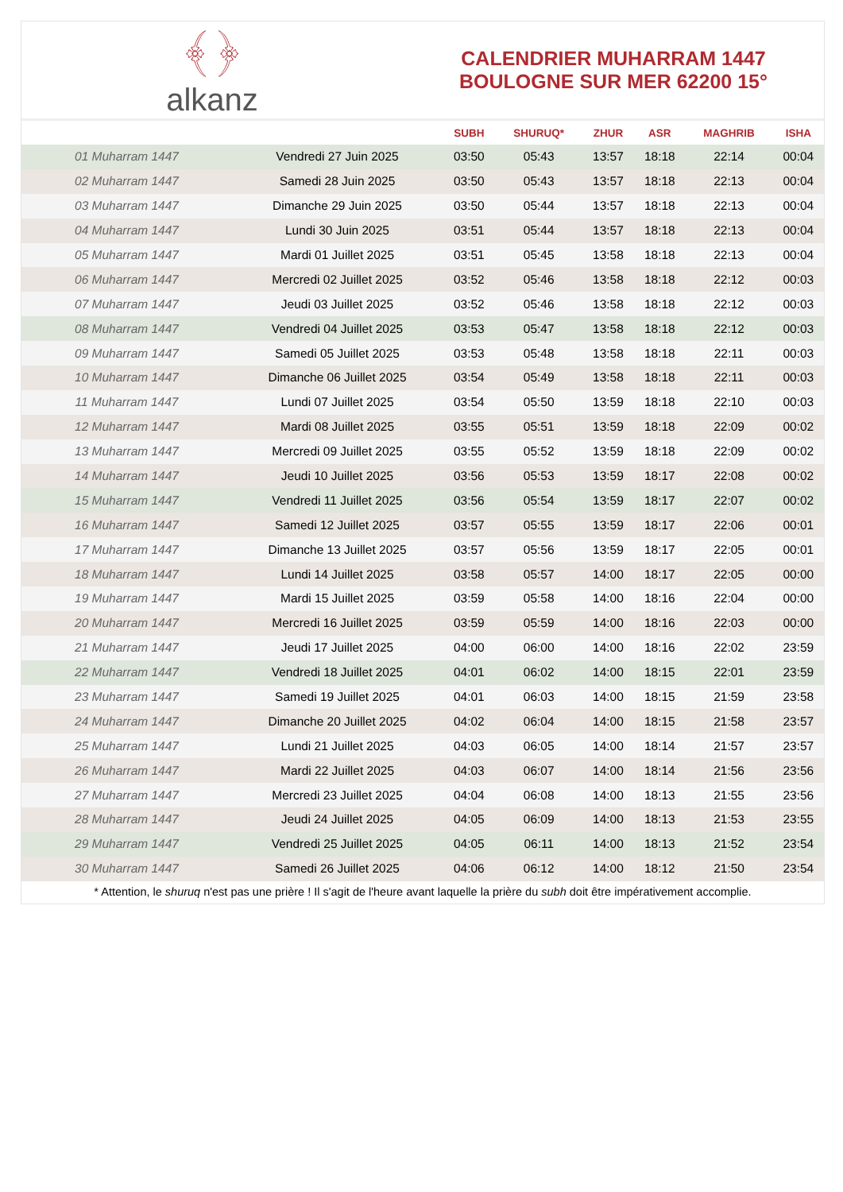﴾﴿
alkanz
CALENDRIER MUHARRAM 1447
BOULOGNE SUR MER 62200 15°
| | | SUBH | SHURUQ* | ZHUR | ASR | MAGHRIB | ISHA |
| --- | --- | --- | --- | --- | --- | --- | --- |
| 01 Muharram 1447 | Vendredi 27 Juin 2025 | 03:50 | 05:43 | 13:57 | 18:18 | 22:14 | 00:04 |
| 02 Muharram 1447 | Samedi 28 Juin 2025 | 03:50 | 05:43 | 13:57 | 18:18 | 22:13 | 00:04 |
| 03 Muharram 1447 | Dimanche 29 Juin 2025 | 03:50 | 05:44 | 13:57 | 18:18 | 22:13 | 00:04 |
| 04 Muharram 1447 | Lundi 30 Juin 2025 | 03:51 | 05:44 | 13:57 | 18:18 | 22:13 | 00:04 |
| 05 Muharram 1447 | Mardi 01 Juillet 2025 | 03:51 | 05:45 | 13:58 | 18:18 | 22:13 | 00:04 |
| 06 Muharram 1447 | Mercredi 02 Juillet 2025 | 03:52 | 05:46 | 13:58 | 18:18 | 22:12 | 00:03 |
| 07 Muharram 1447 | Jeudi 03 Juillet 2025 | 03:52 | 05:46 | 13:58 | 18:18 | 22:12 | 00:03 |
| 08 Muharram 1447 | Vendredi 04 Juillet 2025 | 03:53 | 05:47 | 13:58 | 18:18 | 22:12 | 00:03 |
| 09 Muharram 1447 | Samedi 05 Juillet 2025 | 03:53 | 05:48 | 13:58 | 18:18 | 22:11 | 00:03 |
| 10 Muharram 1447 | Dimanche 06 Juillet 2025 | 03:54 | 05:49 | 13:58 | 18:18 | 22:11 | 00:03 |
| 11 Muharram 1447 | Lundi 07 Juillet 2025 | 03:54 | 05:50 | 13:59 | 18:18 | 22:10 | 00:03 |
| 12 Muharram 1447 | Mardi 08 Juillet 2025 | 03:55 | 05:51 | 13:59 | 18:18 | 22:09 | 00:02 |
| 13 Muharram 1447 | Mercredi 09 Juillet 2025 | 03:55 | 05:52 | 13:59 | 18:18 | 22:09 | 00:02 |
| 14 Muharram 1447 | Jeudi 10 Juillet 2025 | 03:56 | 05:53 | 13:59 | 18:17 | 22:08 | 00:02 |
| 15 Muharram 1447 | Vendredi 11 Juillet 2025 | 03:56 | 05:54 | 13:59 | 18:17 | 22:07 | 00:02 |
| 16 Muharram 1447 | Samedi 12 Juillet 2025 | 03:57 | 05:55 | 13:59 | 18:17 | 22:06 | 00:01 |
| 17 Muharram 1447 | Dimanche 13 Juillet 2025 | 03:57 | 05:56 | 13:59 | 18:17 | 22:05 | 00:01 |
| 18 Muharram 1447 | Lundi 14 Juillet 2025 | 03:58 | 05:57 | 14:00 | 18:17 | 22:05 | 00:00 |
| 19 Muharram 1447 | Mardi 15 Juillet 2025 | 03:59 | 05:58 | 14:00 | 18:16 | 22:04 | 00:00 |
| 20 Muharram 1447 | Mercredi 16 Juillet 2025 | 03:59 | 05:59 | 14:00 | 18:16 | 22:03 | 00:00 |
| 21 Muharram 1447 | Jeudi 17 Juillet 2025 | 04:00 | 06:00 | 14:00 | 18:16 | 22:02 | 23:59 |
| 22 Muharram 1447 | Vendredi 18 Juillet 2025 | 04:01 | 06:02 | 14:00 | 18:15 | 22:01 | 23:59 |
| 23 Muharram 1447 | Samedi 19 Juillet 2025 | 04:01 | 06:03 | 14:00 | 18:15 | 21:59 | 23:58 |
| 24 Muharram 1447 | Dimanche 20 Juillet 2025 | 04:02 | 06:04 | 14:00 | 18:15 | 21:58 | 23:57 |
| 25 Muharram 1447 | Lundi 21 Juillet 2025 | 04:03 | 06:05 | 14:00 | 18:14 | 21:57 | 23:57 |
| 26 Muharram 1447 | Mardi 22 Juillet 2025 | 04:03 | 06:07 | 14:00 | 18:14 | 21:56 | 23:56 |
| 27 Muharram 1447 | Mercredi 23 Juillet 2025 | 04:04 | 06:08 | 14:00 | 18:13 | 21:55 | 23:56 |
| 28 Muharram 1447 | Jeudi 24 Juillet 2025 | 04:05 | 06:09 | 14:00 | 18:13 | 21:53 | 23:55 |
| 29 Muharram 1447 | Vendredi 25 Juillet 2025 | 04:05 | 06:11 | 14:00 | 18:13 | 21:52 | 23:54 |
| 30 Muharram 1447 | Samedi 26 Juillet 2025 | 04:06 | 06:12 | 14:00 | 18:12 | 21:50 | 23:54 |
* Attention, le shuruq n'est pas une prière ! Il s'agit de l'heure avant laquelle la prière du subh doit être impérativement accomplie.